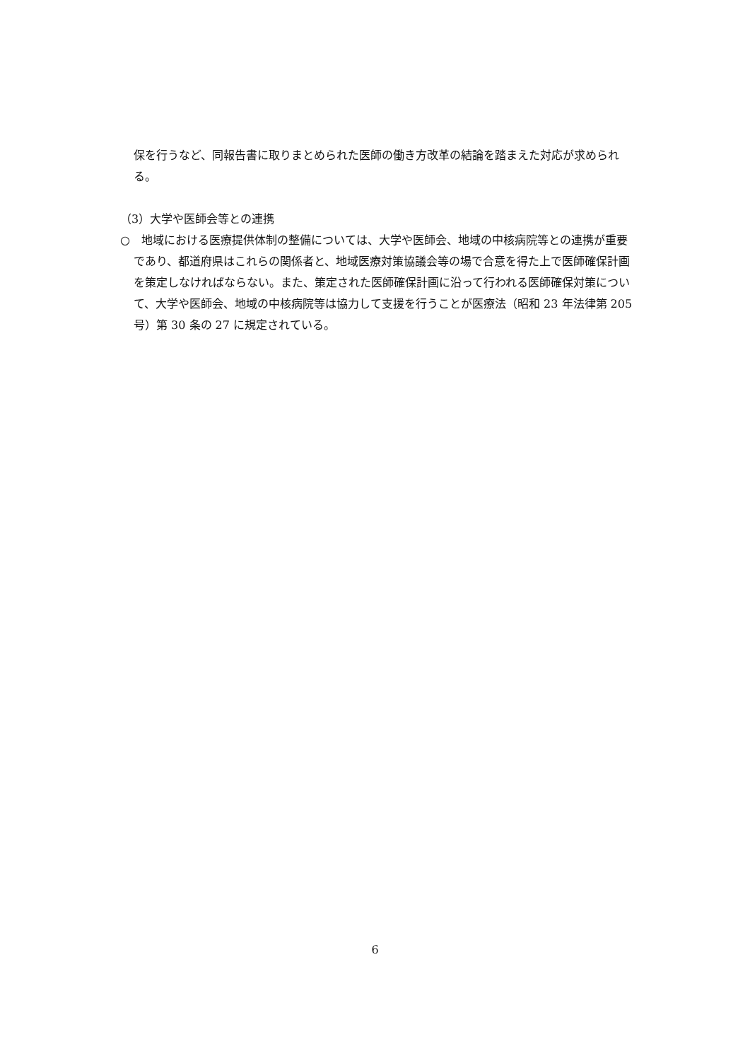保を行うなど、同報告書に取りまとめられた医師の働き方改革の結論を踏まえた対応が求められる。
（3）大学や医師会等との連携
○　地域における医療提供体制の整備については、大学や医師会、地域の中核病院等との連携が重要であり、都道府県はこれらの関係者と、地域医療対策協議会等の場で合意を得た上で医師確保計画を策定しなければならない。また、策定された医師確保計画に沿って行われる医師確保対策について、大学や医師会、地域の中核病院等は協力して支援を行うことが医療法（昭和 23 年法律第 205 号）第 30 条の 27 に規定されている。
6